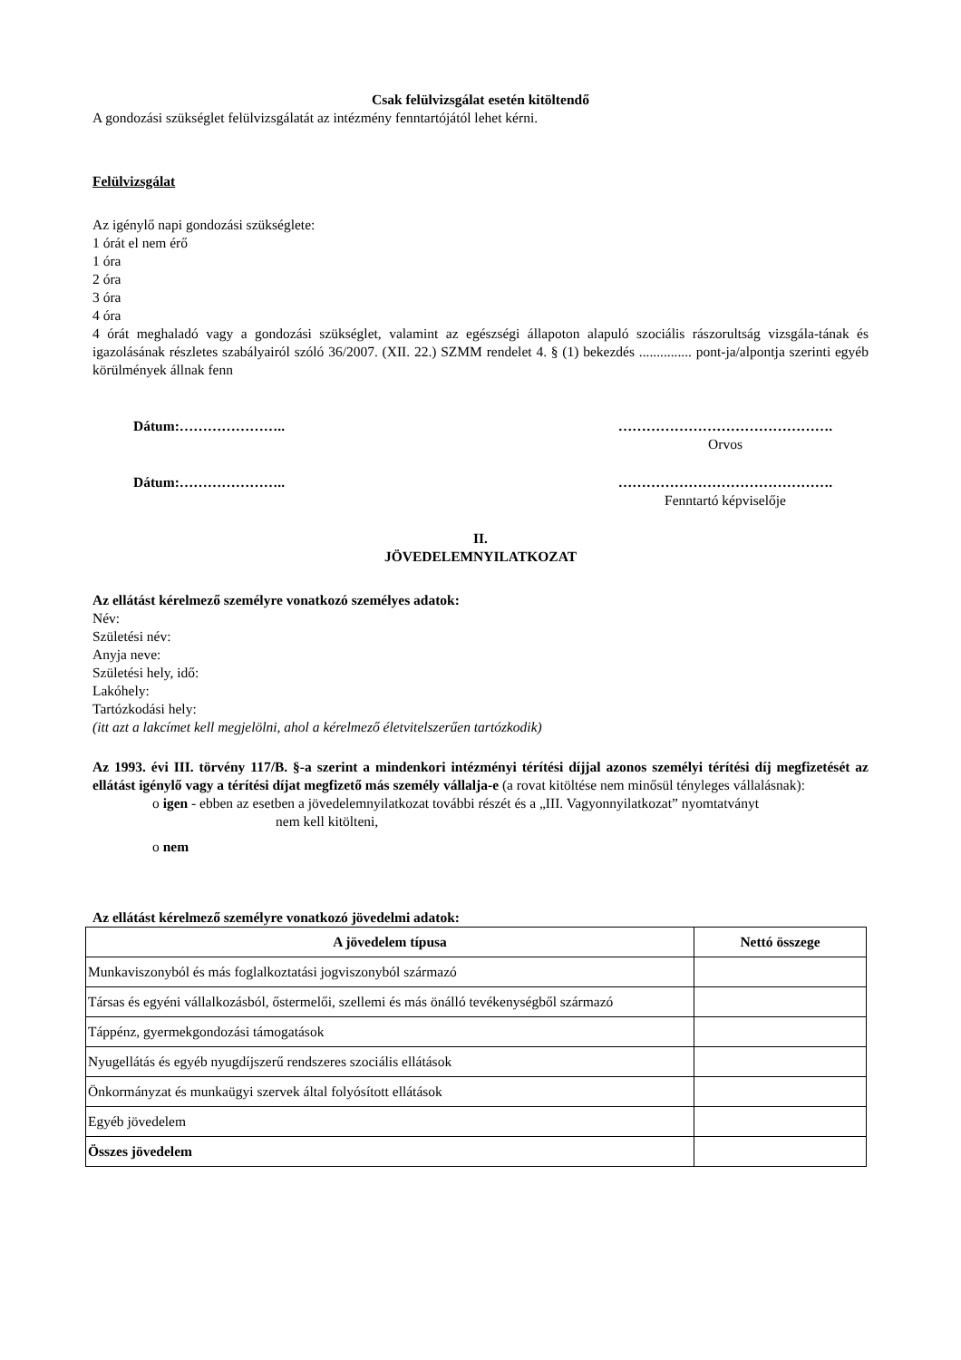Csak felülvizsgálat esetén kitöltendő
A gondozási szükséglet felülvizsgálatát az intézmény fenntartójától lehet kérni.
Felülvizsgálat
Az igénylő napi gondozási szükséglete:
1 órát el nem érő
1 óra
2 óra
3 óra
4 óra
4 órát meghaladó vagy a gondozási szükséglet, valamint az egészségi állapoton alapuló szociális rászorultság vizsgála-tának és igazolásának részletes szabályairól szóló 36/2007. (XII. 22.) SZMM rendelet 4. § (1) bekezdés ............... pont-ja/alpontja szerinti egyéb körülmények állnak fenn
Dátum:………………….. ……………………………………….
Orvos
Dátum:………………….. ……………………………………….
Fenntartó képviselője
II.
JÖVEDELEMNYILATKOZAT
Az ellátást kérelmező személyre vonatkozó személyes adatok:
Név:
Születési név:
Anyja neve:
Születési hely, idő:
Lakóhely:
Tartózkodási hely:
(itt azt a lakcímet kell megjelölni, ahol a kérelmező életvitelszerűen tartózkodik)
Az 1993. évi III. törvény 117/B. §-a szerint a mindenkori intézményi térítési díjjal azonos személyi térítési díj megfizetését az ellátást igénylő vagy a térítési díjat megfizető más személy vállalja-e (a rovat kitöltése nem minősül tényleges vállalásnak):
o igen - ebben az esetben a jövedelemnyilatkozat további részét és a „III. Vagyonnyilatkozat” nyomtatványt
nem kell kitölteni,
o nem
Az ellátást kérelmező személyre vonatkozó jövedelmi adatok:
| A jövedelem típusa | Nettó összege |
| --- | --- |
| Munkaviszonyból és más foglalkoztatási jogviszonyból származó | |
| Társas és egyéni vállalkozásból, őstermelői, szellemi és más önálló tevékenységből származó | |
| Táppénz, gyermekgondozási támogatások | |
| Nyugellátás és egyéb nyugdíjszerű rendszeres szociális ellátások | |
| Önkormányzat és munkaügyi szervek által folyósított ellátások | |
| Egyéb jövedelem | |
| Összes jövedelem | |